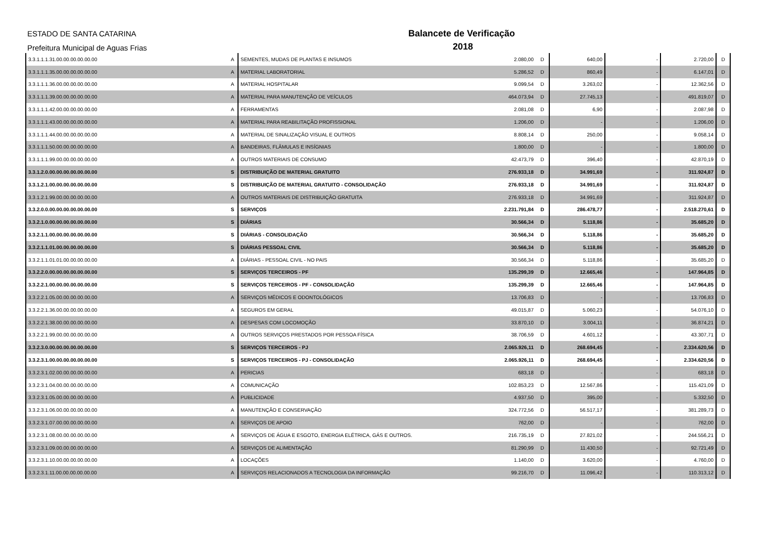ESTADO DE SANTA CATARINA
Prefeitura Municipal de Aguas Frias
Balancete de Verificação
2018
| 3.3.1.1.1.31.00.00.00.00.00.00 | A | SEMENTES, MUDAS DE PLANTAS E INSUMOS | 2.080,00 | D | 640,00 | - | 2.720,00 | D |
| 3.3.1.1.1.35.00.00.00.00.00.00 | A | MATERIAL LABORATORIAL | 5.286,52 | D | 860,49 | - | 6.147,01 | D |
| 3.3.1.1.1.36.00.00.00.00.00.00 | A | MATERIAL HOSPITALAR | 9.099,54 | D | 3.263,02 | - | 12.362,56 | D |
| 3.3.1.1.1.39.00.00.00.00.00.00 | A | MATERIAL PARA MANUTENÇÃO DE VEÍCULOS | 464.073,94 | D | 27.745,13 | - | 491.819,07 | D |
| 3.3.1.1.1.42.00.00.00.00.00.00 | A | FERRAMENTAS | 2.081,08 | D | 6,90 | - | 2.087,98 | D |
| 3.3.1.1.1.43.00.00.00.00.00.00 | A | MATERIAL PARA REABILITAÇÃO PROFISSIONAL | 1.206,00 | D | - | - | 1.206,00 | D |
| 3.3.1.1.1.44.00.00.00.00.00.00 | A | MATERIAL DE SINALIZAÇÃO VISUAL E OUTROS | 8.808,14 | D | 250,00 | - | 9.058,14 | D |
| 3.3.1.1.1.50.00.00.00.00.00.00 | A | BANDEIRAS, FLÂMULAS E INSÍGNIAS | 1.800,00 | D | - | - | 1.800,00 | D |
| 3.3.1.1.1.99.00.00.00.00.00.00 | A | OUTROS MATERIAIS DE CONSUMO | 42.473,79 | D | 396,40 | - | 42.870,19 | D |
| 3.3.1.2.0.00.00.00.00.00.00.00 | S | DISTRIBUIÇÃO DE MATERIAL GRATUITO | 276.933,18 | D | 34.991,69 | - | 311.924,87 | D |
| 3.3.1.2.1.00.00.00.00.00.00.00 | S | DISTRIBUIÇÃO DE MATERIAL GRATUITO - CONSOLIDAÇÃO | 276.933,18 | D | 34.991,69 | - | 311.924,87 | D |
| 3.3.1.2.1.99.00.00.00.00.00.00 | A | OUTROS MATERIAIS DE DISTRIBUIÇÃO GRATUITA | 276.933,18 | D | 34.991,69 | - | 311.924,87 | D |
| 3.3.2.0.0.00.00.00.00.00.00.00 | S | SERVIÇOS | 2.231.791,84 | D | 286.478,77 | - | 2.518.270,61 | D |
| 3.3.2.1.0.00.00.00.00.00.00.00 | S | DIÁRIAS | 30.566,34 | D | 5.118,86 | - | 35.685,20 | D |
| 3.3.2.1.1.00.00.00.00.00.00.00 | S | DIÁRIAS - CONSOLIDAÇÃO | 30.566,34 | D | 5.118,86 | - | 35.685,20 | D |
| 3.3.2.1.1.01.00.00.00.00.00.00 | S | DIÁRIAS PESSOAL CIVIL | 30.566,34 | D | 5.118,86 | - | 35.685,20 | D |
| 3.3.2.1.1.01.01.00.00.00.00.00 | A | DIÁRIAS - PESSOAL CIVIL - NO PAIS | 30.566,34 | D | 5.118,86 | - | 35.685,20 | D |
| 3.3.2.2.0.00.00.00.00.00.00.00 | S | SERVIÇOS TERCEIROS - PF | 135.299,39 | D | 12.665,46 | - | 147.964,85 | D |
| 3.3.2.2.1.00.00.00.00.00.00.00 | S | SERVIÇOS TERCEIROS - PF - CONSOLIDAÇÃO | 135.299,39 | D | 12.665,46 | - | 147.964,85 | D |
| 3.3.2.2.1.05.00.00.00.00.00.00 | A | SERVIÇOS MÉDICOS E ODONTOLÓGICOS | 13.706,83 | D | - | - | 13.706,83 | D |
| 3.3.2.2.1.36.00.00.00.00.00.00 | A | SEGUROS EM GERAL | 49.015,87 | D | 5.060,23 | - | 54.076,10 | D |
| 3.3.2.2.1.38.00.00.00.00.00.00 | A | DESPESAS COM LOCOMOÇÃO | 33.870,10 | D | 3.004,11 | - | 36.874,21 | D |
| 3.3.2.2.1.99.00.00.00.00.00.00 | A | OUTROS SERVIÇOS PRESTADOS POR PESSOA FÍSICA | 38.706,59 | D | 4.601,12 | - | 43.307,71 | D |
| 3.3.2.3.0.00.00.00.00.00.00.00 | S | SERVIÇOS TERCEIROS - PJ | 2.065.926,11 | D | 268.694,45 | - | 2.334.620,56 | D |
| 3.3.2.3.1.00.00.00.00.00.00.00 | S | SERVIÇOS TERCEIROS - PJ - CONSOLIDAÇÃO | 2.065.926,11 | D | 268.694,45 | - | 2.334.620,56 | D |
| 3.3.2.3.1.02.00.00.00.00.00.00 | A | PERICIAS | 683,18 | D | - | - | 683,18 | D |
| 3.3.2.3.1.04.00.00.00.00.00.00 | A | COMUNICAÇÃO | 102.853,23 | D | 12.567,86 | - | 115.421,09 | D |
| 3.3.2.3.1.05.00.00.00.00.00.00 | A | PUBLICIDADE | 4.937,50 | D | 395,00 | - | 5.332,50 | D |
| 3.3.2.3.1.06.00.00.00.00.00.00 | A | MANUTENÇÃO E CONSERVAÇÃO | 324.772,56 | D | 56.517,17 | - | 381.289,73 | D |
| 3.3.2.3.1.07.00.00.00.00.00.00 | A | SERVIÇOS DE APOIO | 762,00 | D | - | - | 762,00 | D |
| 3.3.2.3.1.08.00.00.00.00.00.00 | A | SERVIÇOS DE ÁGUA E ESGOTO, ENERGIA ELÉTRICA, GÁS E OUTROS. | 216.735,19 | D | 27.821,02 | - | 244.556,21 | D |
| 3.3.2.3.1.09.00.00.00.00.00.00 | A | SERVIÇOS DE ALIMENTAÇÃO | 81.290,99 | D | 11.430,50 | - | 92.721,49 | D |
| 3.3.2.3.1.10.00.00.00.00.00.00 | A | LOCAÇÕES | 1.140,00 | D | 3.620,00 | - | 4.760,00 | D |
| 3.3.2.3.1.11.00.00.00.00.00.00 | A | SERVIÇOS RELACIONADOS A TECNOLOGIA DA INFORMAÇÃO | 99.216,70 | D | 11.096,42 | - | 110.313,12 | D |